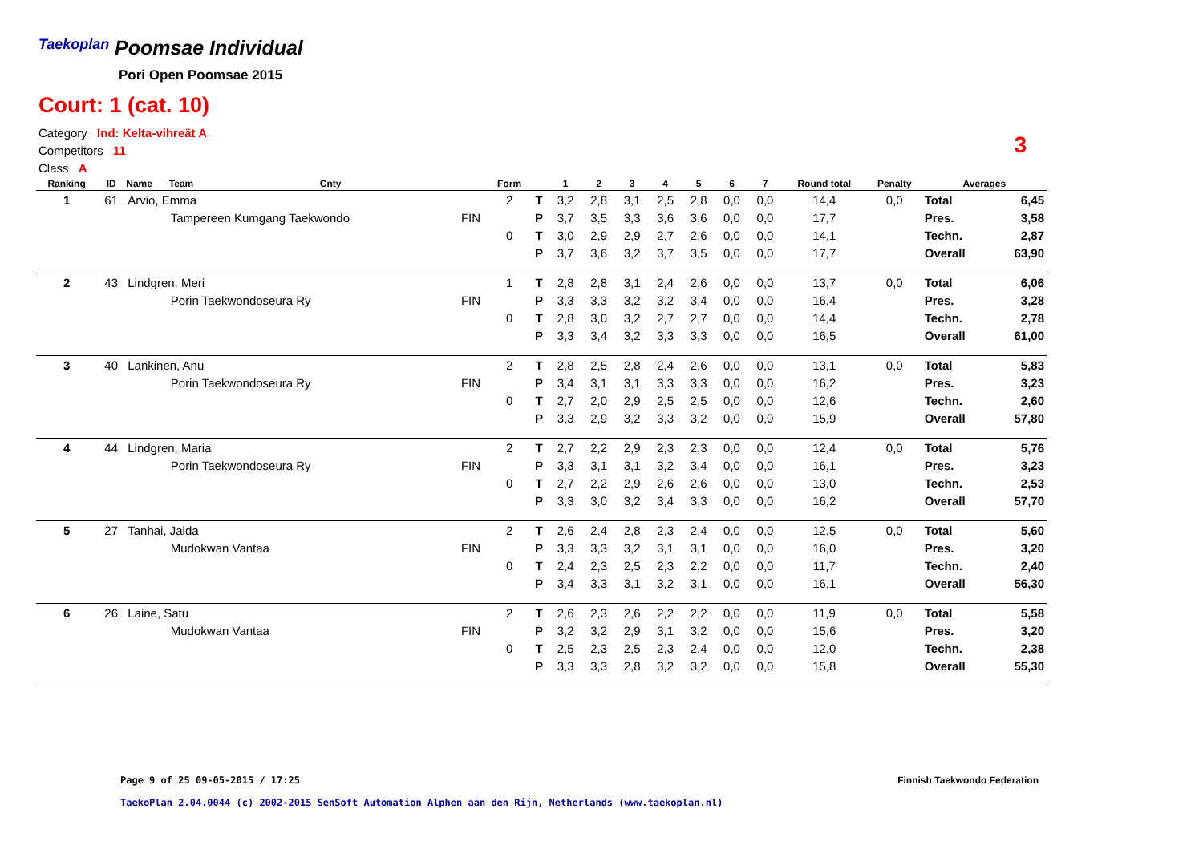Taekoplan Poomsae Individual
Pori Open Poomsae 2015
Court: 1 (cat. 10)
Category Ind: Kelta-vihreät A
Competitors 11
Class A
3
| Ranking | ID | Name | Team | Cnty | | Form | | 1 | 2 | 3 | 4 | 5 | 6 | 7 | Round total | Penalty | Averages | |
| --- | --- | --- | --- | --- | --- | --- | --- | --- | --- | --- | --- | --- | --- | --- | --- | --- | --- | --- |
| 1 | 61 | Arvio, Emma | | | | 2 | T | 3,2 | 2,8 | 3,1 | 2,5 | 2,8 | 0,0 | 0,0 | 14,4 | 0,0 | Total | 6,45 |
| | | | Tampereen Kumgang Taekwondo | | FIN | | P | 3,7 | 3,5 | 3,3 | 3,6 | 3,6 | 0,0 | 0,0 | 17,7 | | Pres. | 3,58 |
| | | | | | | 0 | T | 3,0 | 2,9 | 2,9 | 2,7 | 2,6 | 0,0 | 0,0 | 14,1 | | Techn. | 2,87 |
| | | | | | | | P | 3,7 | 3,6 | 3,2 | 3,7 | 3,5 | 0,0 | 0,0 | 17,7 | | Overall | 63,90 |
| 2 | 43 | Lindgren, Meri | | | | 1 | T | 2,8 | 2,8 | 3,1 | 2,4 | 2,6 | 0,0 | 0,0 | 13,7 | 0,0 | Total | 6,06 |
| | | | Porin Taekwondoseura Ry | | FIN | | P | 3,3 | 3,3 | 3,2 | 3,2 | 3,4 | 0,0 | 0,0 | 16,4 | | Pres. | 3,28 |
| | | | | | | 0 | T | 2,8 | 3,0 | 3,2 | 2,7 | 2,7 | 0,0 | 0,0 | 14,4 | | Techn. | 2,78 |
| | | | | | | | P | 3,3 | 3,4 | 3,2 | 3,3 | 3,3 | 0,0 | 0,0 | 16,5 | | Overall | 61,00 |
| 3 | 40 | Lankinen, Anu | | | | 2 | T | 2,8 | 2,5 | 2,8 | 2,4 | 2,6 | 0,0 | 0,0 | 13,1 | 0,0 | Total | 5,83 |
| | | | Porin Taekwondoseura Ry | | FIN | | P | 3,4 | 3,1 | 3,1 | 3,3 | 3,3 | 0,0 | 0,0 | 16,2 | | Pres. | 3,23 |
| | | | | | | 0 | T | 2,7 | 2,0 | 2,9 | 2,5 | 2,5 | 0,0 | 0,0 | 12,6 | | Techn. | 2,60 |
| | | | | | | | P | 3,3 | 2,9 | 3,2 | 3,3 | 3,2 | 0,0 | 0,0 | 15,9 | | Overall | 57,80 |
| 4 | 44 | Lindgren, Maria | | | | 2 | T | 2,7 | 2,2 | 2,9 | 2,3 | 2,3 | 0,0 | 0,0 | 12,4 | 0,0 | Total | 5,76 |
| | | | Porin Taekwondoseura Ry | | FIN | | P | 3,3 | 3,1 | 3,1 | 3,2 | 3,4 | 0,0 | 0,0 | 16,1 | | Pres. | 3,23 |
| | | | | | | 0 | T | 2,7 | 2,2 | 2,9 | 2,6 | 2,6 | 0,0 | 0,0 | 13,0 | | Techn. | 2,53 |
| | | | | | | | P | 3,3 | 3,0 | 3,2 | 3,4 | 3,3 | 0,0 | 0,0 | 16,2 | | Overall | 57,70 |
| 5 | 27 | Tanhai, Jalda | | | | 2 | T | 2,6 | 2,4 | 2,8 | 2,3 | 2,4 | 0,0 | 0,0 | 12,5 | 0,0 | Total | 5,60 |
| | | | Mudokwan Vantaa | | FIN | | P | 3,3 | 3,3 | 3,2 | 3,1 | 3,1 | 0,0 | 0,0 | 16,0 | | Pres. | 3,20 |
| | | | | | | 0 | T | 2,4 | 2,3 | 2,5 | 2,3 | 2,2 | 0,0 | 0,0 | 11,7 | | Techn. | 2,40 |
| | | | | | | | P | 3,4 | 3,3 | 3,1 | 3,2 | 3,1 | 0,0 | 0,0 | 16,1 | | Overall | 56,30 |
| 6 | 26 | Laine, Satu | | | | 2 | T | 2,6 | 2,3 | 2,6 | 2,2 | 2,2 | 0,0 | 0,0 | 11,9 | 0,0 | Total | 5,58 |
| | | | Mudokwan Vantaa | | FIN | | P | 3,2 | 3,2 | 2,9 | 3,1 | 3,2 | 0,0 | 0,0 | 15,6 | | Pres. | 3,20 |
| | | | | | | 0 | T | 2,5 | 2,3 | 2,5 | 2,3 | 2,4 | 0,0 | 0,0 | 12,0 | | Techn. | 2,38 |
| | | | | | | | P | 3,3 | 3,3 | 2,8 | 3,2 | 3,2 | 0,0 | 0,0 | 15,8 | | Overall | 55,30 |
Page 9 of 25 09-05-2015 / 17:25
Finnish Taekwondo Federation
TaekoPlan 2.04.0044 (c) 2002-2015 SenSoft Automation Alphen aan den Rijn, Netherlands (www.taekoplan.nl)